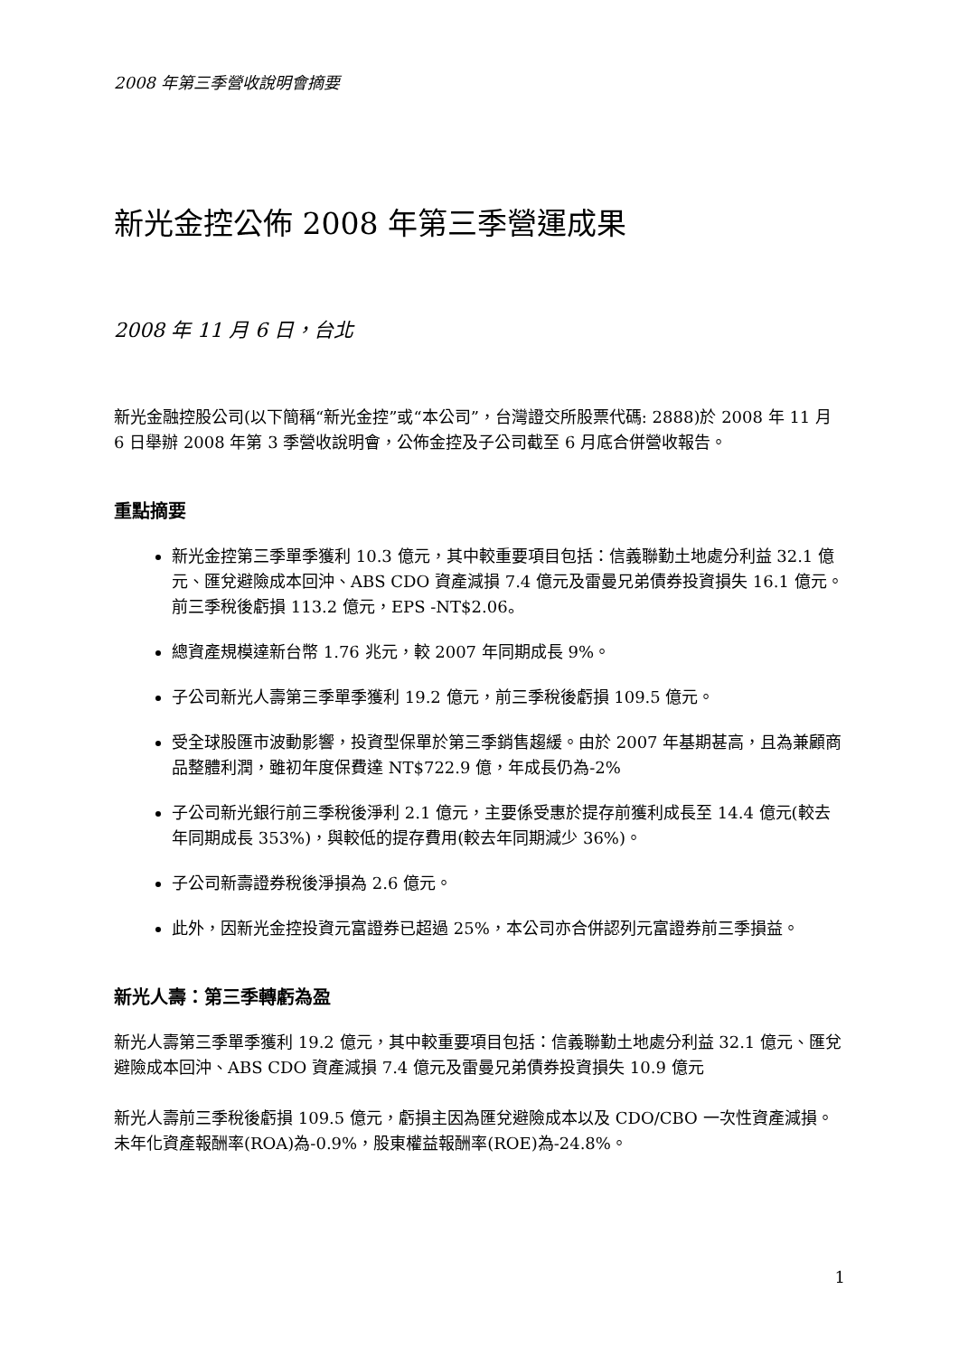2008 年第三季營收說明會摘要
新光金控公佈 2008 年第三季營運成果
2008 年 11 月 6 日，台北
新光金融控股公司(以下簡稱“新光金控”或“本公司”，台灣證交所股票代碼: 2888)於 2008 年 11 月 6 日舉辦 2008 年第 3 季營收說明會，公佈金控及子公司截至 6 月底合併營收報告。
重點摘要
新光金控第三季單季獲利 10.3 億元，其中較重要項目包括：信義聯勤土地處分利益 32.1 億元、匯兌避險成本回沖、ABS CDO 資產減損 7.4 億元及雷曼兄弟債券投資損失 16.1 億元。前三季稅後虧損 113.2 億元，EPS -NT$2.06。
總資產規模達新台幣 1.76 兆元，較 2007 年同期成長 9%。
子公司新光人壽第三季單季獲利 19.2 億元，前三季稅後虧損 109.5 億元。
受全球股匯市波動影響，投資型保單於第三季銷售趨緩。由於 2007 年基期甚高，且為兼顧商品整體利潤，雖初年度保費達 NT$722.9 億，年成長仍為-2%
子公司新光銀行前三季稅後淨利 2.1 億元，主要係受惠於提存前獲利成長至 14.4 億元(較去年同期成長 353%)，與較低的提存費用(較去年同期減少 36%)。
子公司新壽證券稅後淨損為 2.6 億元。
此外，因新光金控投資元富證券已超過 25%，本公司亦合併認列元富證券前三季損益。
新光人壽：第三季轉虧為盈
新光人壽第三季單季獲利 19.2 億元，其中較重要項目包括：信義聯勤土地處分利益 32.1 億元、匯兌避險成本回沖、ABS CDO 資產減損 7.4 億元及雷曼兄弟債券投資損失 10.9 億元
新光人壽前三季稅後虧損 109.5 億元，虧損主因為匯兌避險成本以及 CDO/CBO 一次性資產減損。未年化資產報酬率(ROA)為-0.9%，股東權益報酬率(ROE)為-24.8%。
1